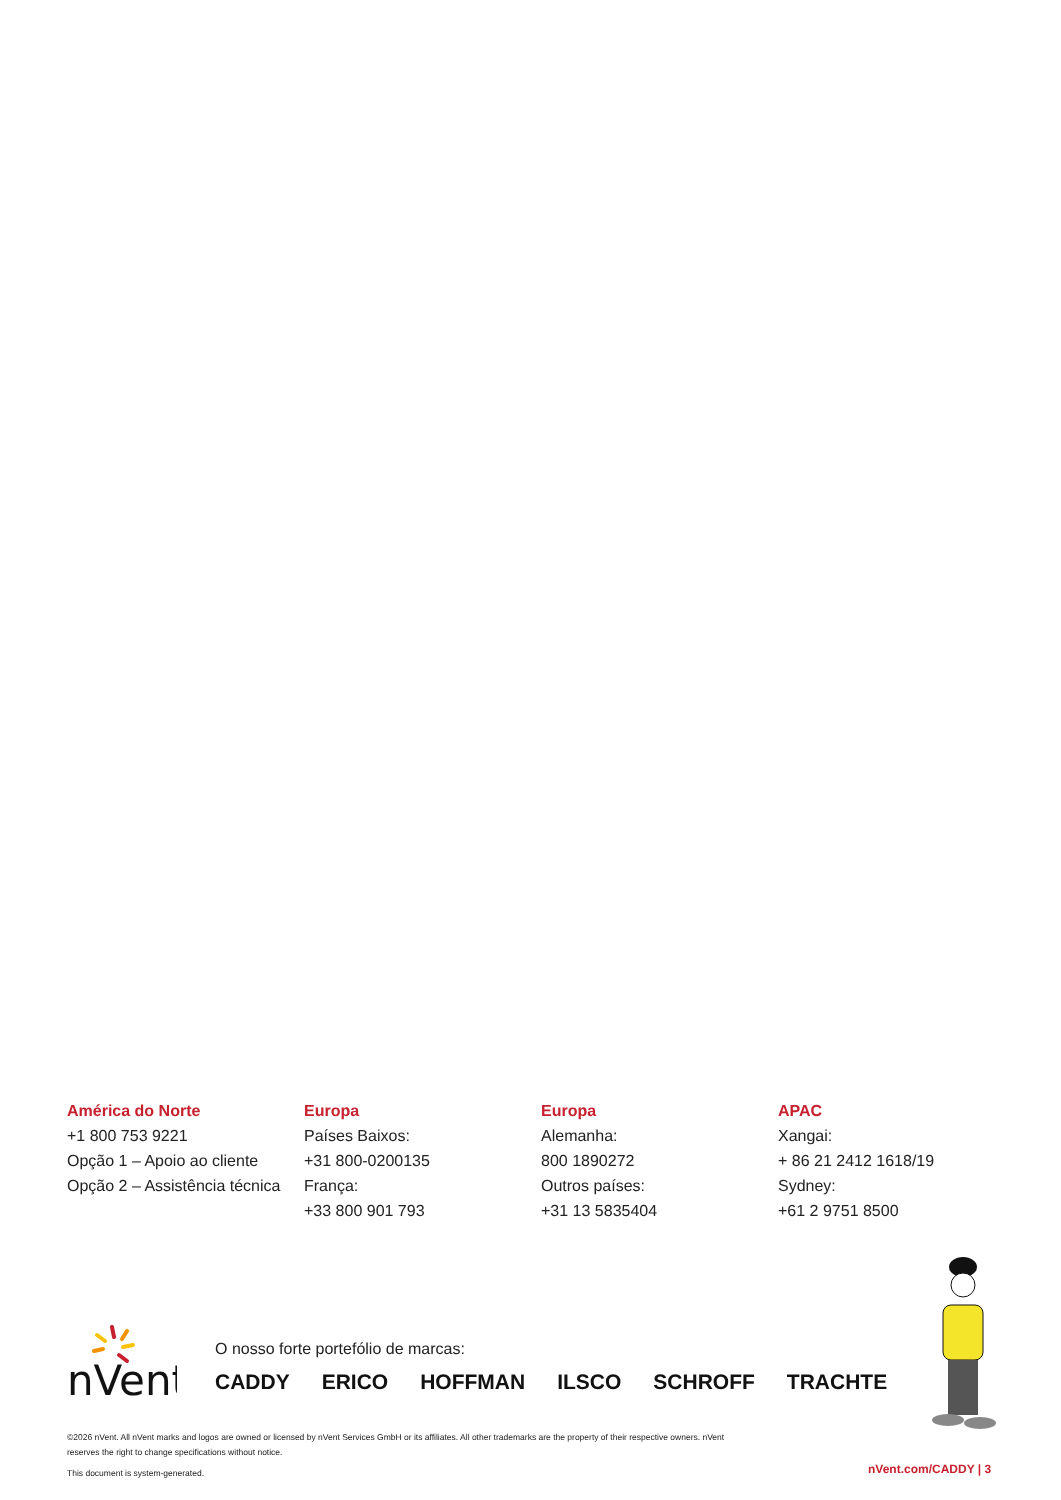América do Norte
+1 800 753 9221
Opção 1 – Apoio ao cliente
Opção 2 – Assistência técnica
Europa
Países Baixos:
+31 800-0200135
França:
+33 800 901 793
Europa
Alemanha:
800 1890272
Outros países:
+31 13 5835404
APAC
Xangai:
+ 86 21 2412 1618/19
Sydney:
+61 2 9751 8500
nVent
O nosso forte portefólio de marcas:
CADDY ERICO HOFFMAN ILSCO SCHROFF TRACHTE
©2026 nVent. All nVent marks and logos are owned or licensed by nVent Services GmbH or its affiliates. All other trademarks are the property of their respective owners. nVent reserves the right to change specifications without notice.
This document is system-generated.
nVent.com/CADDY | 3